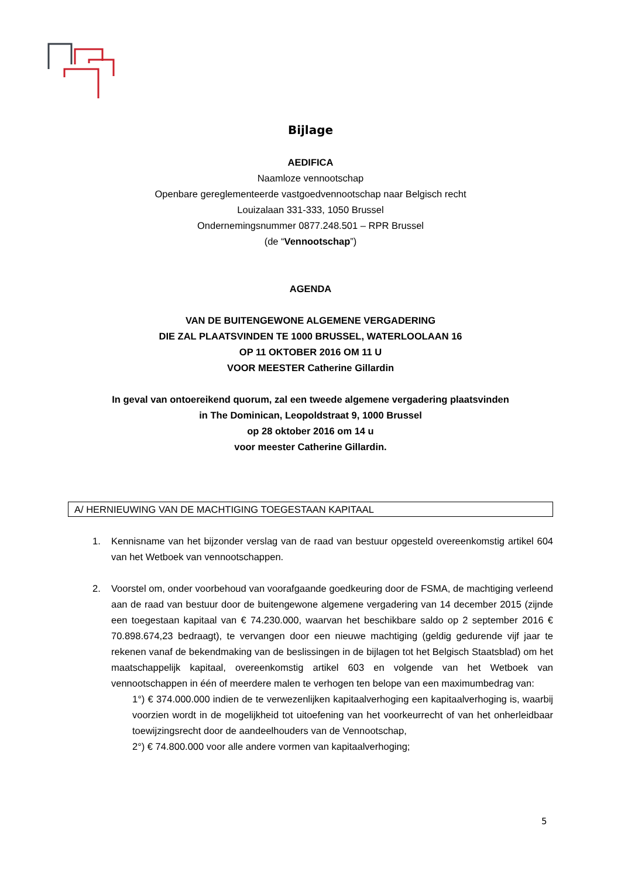Bijlage
AEDIFICA
Naamloze vennootschap
Openbare gereglementeerde vastgoedvennootschap naar Belgisch recht
Louizalaan 331-333, 1050 Brussel
Ondernemingsnummer 0877.248.501 – RPR Brussel
(de “Vennootschap”)
AGENDA
VAN DE BUITENGEWONE ALGEMENE VERGADERING
DIE ZAL PLAATSVINDEN TE 1000 BRUSSEL, WATERLOOLAAN 16
OP 11 OKTOBER 2016 OM 11 U
VOOR MEESTER Catherine Gillardin
In geval van ontoereikend quorum, zal een tweede algemene vergadering plaatsvinden
in The Dominican, Leopoldstraat 9, 1000 Brussel
op 28 oktober 2016 om 14 u
voor meester Catherine Gillardin.
A/ HERNIEUWING VAN DE MACHTIGING TOEGESTAAN KAPITAAL
1. Kennisname van het bijzonder verslag van de raad van bestuur opgesteld overeenkomstig artikel 604 van het Wetboek van vennootschappen.
2. Voorstel om, onder voorbehoud van voorafgaande goedkeuring door de FSMA, de machtiging verleend aan de raad van bestuur door de buitengewone algemene vergadering van 14 december 2015 (zijnde een toegestaan kapitaal van € 74.230.000, waarvan het beschikbare saldo op 2 september 2016 € 70.898.674,23 bedraagt), te vervangen door een nieuwe machtiging (geldig gedurende vijf jaar te rekenen vanaf de bekendmaking van de beslissingen in de bijlagen tot het Belgisch Staatsblad) om het maatschappelijk kapitaal, overeenkomstig artikel 603 en volgende van het Wetboek van vennootschappen in één of meerdere malen te verhogen ten belope van een maximumbedrag van:
1°) € 374.000.000 indien de te verwezenlijken kapitaalverhoging een kapitaalverhoging is, waarbij voorzien wordt in de mogelijkheid tot uitoefening van het voorkeurrecht of van het onherleidbaar toewijzingsrecht door de aandeelhouders van de Vennootschap,
2°) € 74.800.000 voor alle andere vormen van kapitaalverhoging;
5